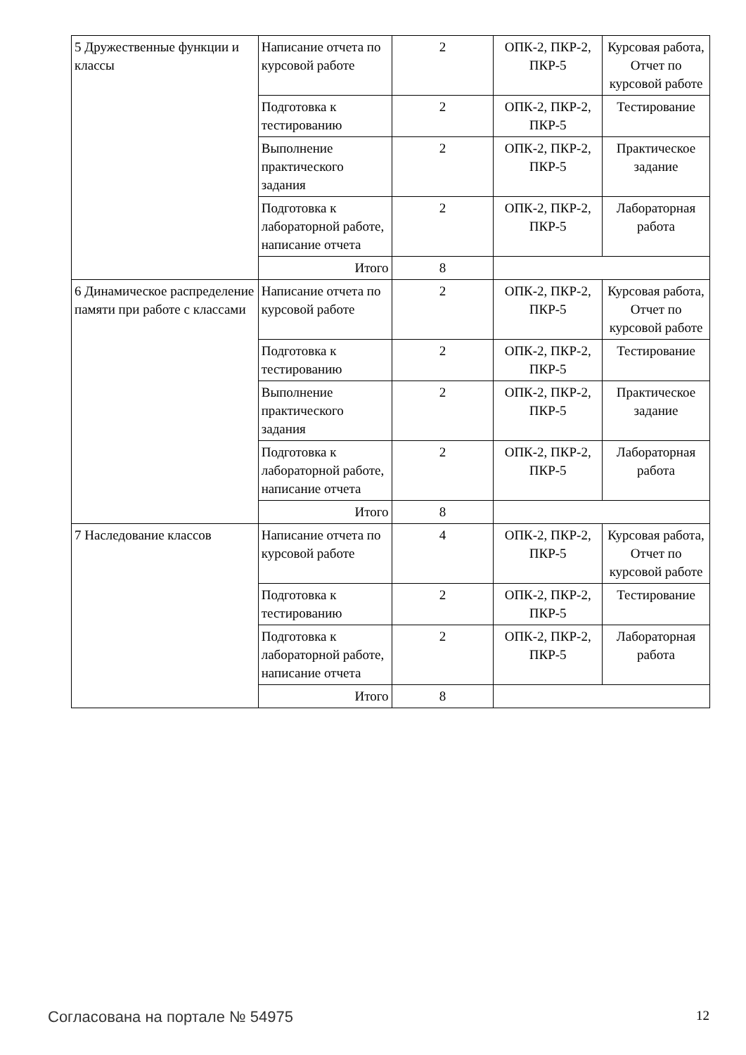| 5 Дружественные функции и классы | Написание отчета по курсовой работе | 2 | ОПК-2, ПКР-2, ПКР-5 | Курсовая работа, Отчет по курсовой работе |
| | Подготовка к тестированию | 2 | ОПК-2, ПКР-2, ПКР-5 | Тестирование |
| | Выполнение практического задания | 2 | ОПК-2, ПКР-2, ПКР-5 | Практическое задание |
| | Подготовка к лабораторной работе, написание отчета | 2 | ОПК-2, ПКР-2, ПКР-5 | Лабораторная работа |
| | Итого | 8 | | |
| 6 Динамическое распределение памяти при работе с классами | Написание отчета по курсовой работе | 2 | ОПК-2, ПКР-2, ПКР-5 | Курсовая работа, Отчет по курсовой работе |
| | Подготовка к тестированию | 2 | ОПК-2, ПКР-2, ПКР-5 | Тестирование |
| | Выполнение практического задания | 2 | ОПК-2, ПКР-2, ПКР-5 | Практическое задание |
| | Подготовка к лабораторной работе, написание отчета | 2 | ОПК-2, ПКР-2, ПКР-5 | Лабораторная работа |
| | Итого | 8 | | |
| 7 Наследование классов | Написание отчета по курсовой работе | 4 | ОПК-2, ПКР-2, ПКР-5 | Курсовая работа, Отчет по курсовой работе |
| | Подготовка к тестированию | 2 | ОПК-2, ПКР-2, ПКР-5 | Тестирование |
| | Подготовка к лабораторной работе, написание отчета | 2 | ОПК-2, ПКР-2, ПКР-5 | Лабораторная работа |
| | Итого | 8 | | |
Согласована на портале № 54975 12